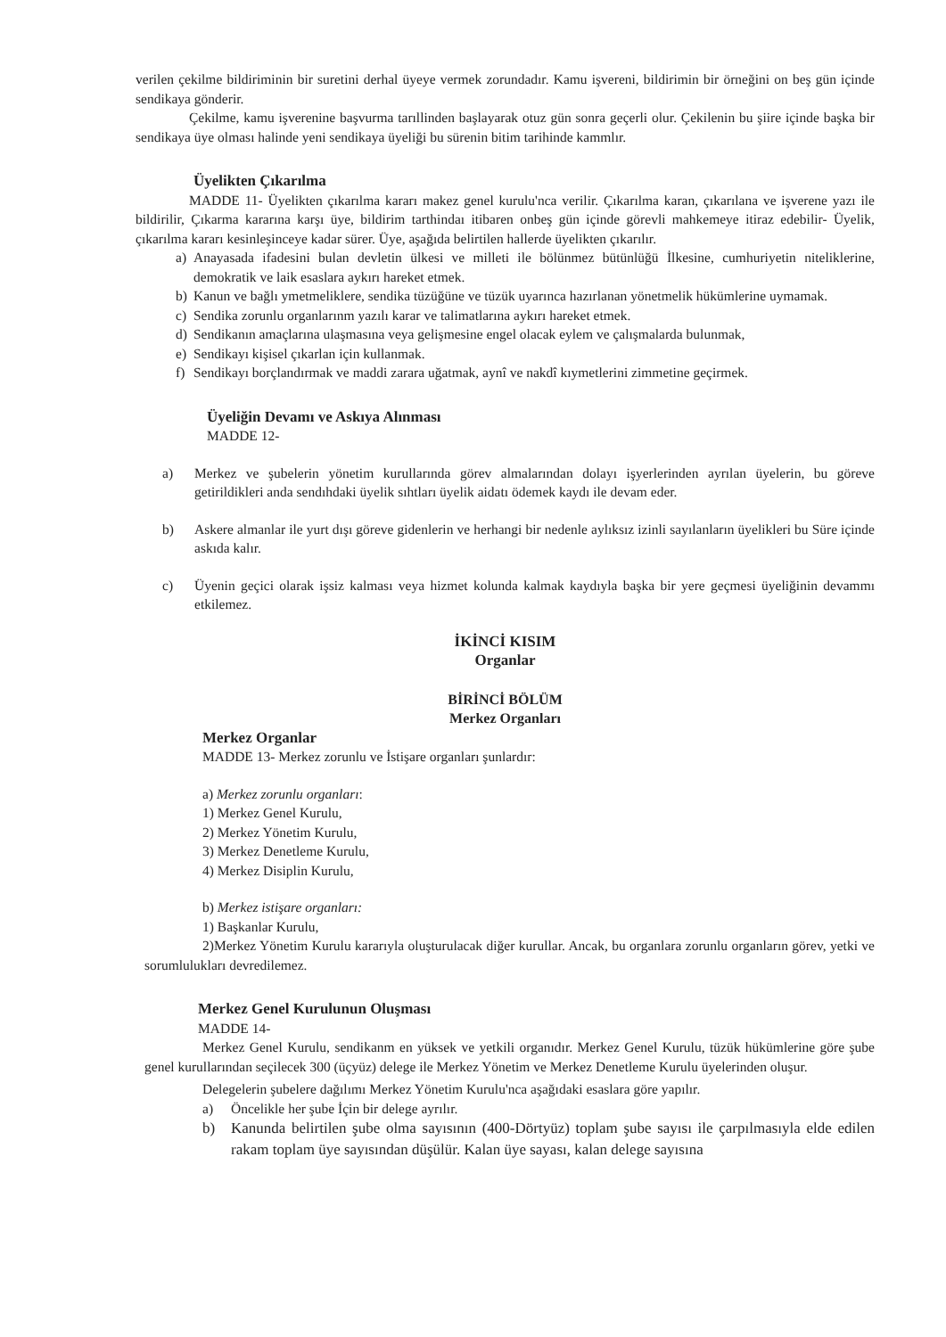verilen çekilme bildiriminin bir suretini derhal üyeye vermek zorundadır. Kamu işvereni, bildirimin bir örneğini on beş gün içinde sendikaya gönderir.
Çekilme, kamu işverenine başvurma tarıllinden başlayarak otuz gün sonra geçerli olur. Çekilenin bu şiire içinde başka bir sendikaya üye olması halinde yeni sendikaya üyeliği bu sürenin bitim tarihinde kammlır.
Üyelikten Çıkarılma
MADDE 11- Üyelikten çıkarılma kararı makez genel kurulu'nca verilir. Çıkarılma karan, çıkarılana ve işverene yazı ile bildirilir, Çıkarma kararına karşı üye, bildirim tarthindaı itibaren onbeş gün içinde görevli mahkemeye itiraz edebilir- Üyelik, çıkarılma kararı kesinleşinceye kadar sürer. Üye, aşağıda belirtilen hallerde üyelikten çıkarılır.
a) Anayasada ifadesini bulan devletin ülkesi ve milleti ile bölünmez bütünlüğü İlkesine, cumhuriyetin niteliklerine, demokratik ve laik esaslara aykırı hareket etmek.
b) Kanun ve bağlı ymetmeliklere, sendika tüzüğüne ve tüzük uyarınca hazırlanan yönetmelik hükümlerine uymamak.
c) Sendika zorunlu organlarınm yazılı karar ve talimatlarına aykırı hareket etmek.
d) Sendikanın amaçlarına ulaşmasına veya gelişmesine engel olacak eylem ve çalışmalarda bulunmak,
e) Sendikayı kişisel çıkarlan için kullanmak.
f) Sendikayı borçlandırmak ve maddi zarara uğatmak, aynî ve nakdî kıymetlerini zimmetine geçirmek.
Üyeliğin Devamı ve Askıya Alınması
MADDE 12-
a) Merkez ve şubelerin yönetim kurullarında görev almalarından dolayı işyerlerinden ayrılan üyelerin, bu göreve getirildikleri anda sendıhdaki üyelik sıhtları üyelik aidatı ödemek kaydı ile devam eder.
b) Askere almanlar ile yurt dışı göreve gidenlerin ve herhangi bir nedenle aylıksız izinli sayılanların üyelikleri bu Süre içinde askıda kalır.
c) Üyenin geçici olarak işsiz kalması veya hizmet kolunda kalmak kaydıyla başka bir yere geçmesi üyeliğinin devammı etkilemez.
İKİNCİ KISIM
Organlar
BİRİNCİ BÖLÜM
Merkez Organları
Merkez Organlar
MADDE 13- Merkez zorunlu ve İstişare organları şunlardır:
a) Merkez zorunlu organları:
1) Merkez Genel Kurulu,
2) Merkez Yönetim Kurulu,
3) Merkez Denetleme Kurulu,
4) Merkez Disiplin Kurulu,
b) Merkez istişare organları:
1) Başkanlar Kurulu,
2)Merkez Yönetim Kurulu kararıyla oluşturulacak diğer kurullar. Ancak, bu organlara zorunlu organların görev, yetki ve sorumlulukları devredilemez.
Merkez Genel Kurulunun Oluşması
MADDE 14-
Merkez Genel Kurulu, sendikanm en yüksek ve yetkili organıdır. Merkez Genel Kurulu, tüzük hükümlerine göre şube genel kurullarından seçilecek 300 (üçyüz) delege ile Merkez Yönetim ve Merkez Denetleme Kurulu üyelerinden oluşur.
Delegelerin şubelere dağılımı Merkez Yönetim Kurulu'nca aşağıdaki esaslara göre yapılır.
a) Öncelikle her şube İçin bir delege ayrılır.
b) Kanunda belirtilen şube olma sayısının (400-Dörtyüz) toplam şube sayısı ile çarpılmasıyla elde edilen rakam toplam üye sayısından düşülür. Kalan üye sayası, kalan delege sayısına